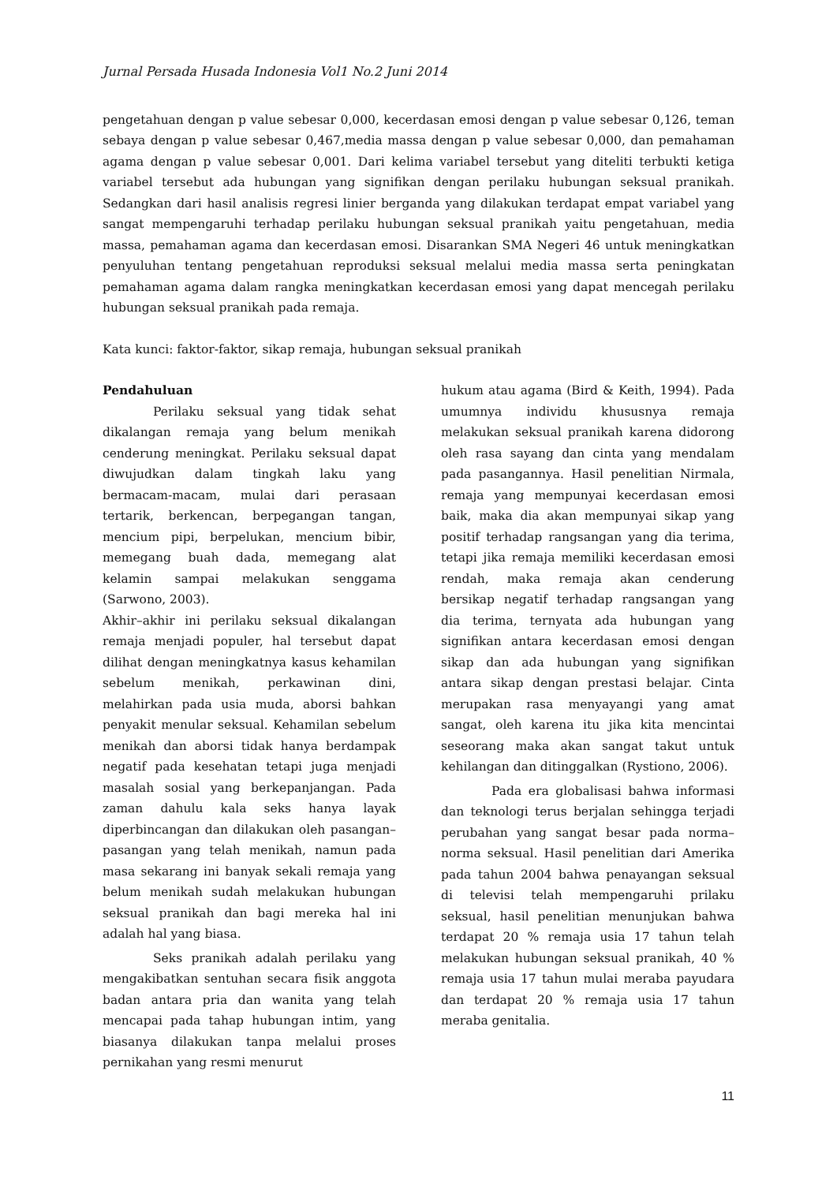Jurnal Persada Husada Indonesia Vol1 No.2 Juni 2014
pengetahuan dengan p value sebesar 0,000, kecerdasan emosi dengan p value sebesar 0,126, teman sebaya dengan p value sebesar 0,467,media massa dengan p value sebesar 0,000, dan pemahaman agama dengan p value sebesar 0,001. Dari kelima variabel tersebut yang diteliti terbukti ketiga variabel tersebut ada hubungan yang signifikan dengan perilaku hubungan seksual pranikah. Sedangkan dari hasil analisis regresi linier berganda yang dilakukan terdapat empat variabel yang sangat mempengaruhi terhadap perilaku hubungan seksual pranikah yaitu pengetahuan, media massa, pemahaman agama dan kecerdasan emosi. Disarankan SMA Negeri 46 untuk meningkatkan penyuluhan tentang pengetahuan reproduksi seksual melalui media massa serta peningkatan pemahaman agama dalam rangka meningkatkan kecerdasan emosi yang dapat mencegah perilaku hubungan seksual pranikah pada remaja.
Kata kunci: faktor-faktor, sikap remaja, hubungan seksual pranikah
Pendahuluan
Perilaku seksual yang tidak sehat dikalangan remaja yang belum menikah cenderung meningkat. Perilaku seksual dapat diwujudkan dalam tingkah laku yang bermacam-macam, mulai dari perasaan tertarik, berkencan, berpegangan tangan, mencium pipi, berpelukan, mencium bibir, memegang buah dada, memegang alat kelamin sampai melakukan senggama (Sarwono, 2003).
Akhir–akhir ini perilaku seksual dikalangan remaja menjadi populer, hal tersebut dapat dilihat dengan meningkatnya kasus kehamilan sebelum menikah, perkawinan dini, melahirkan pada usia muda, aborsi bahkan penyakit menular seksual. Kehamilan sebelum menikah dan aborsi tidak hanya berdampak negatif pada kesehatan tetapi juga menjadi masalah sosial yang berkepanjangan. Pada zaman dahulu kala seks hanya layak diperbincangan dan dilakukan oleh pasangan–pasangan yang telah menikah, namun pada masa sekarang ini banyak sekali remaja yang belum menikah sudah melakukan hubungan seksual pranikah dan bagi mereka hal ini adalah hal yang biasa.
Seks pranikah adalah perilaku yang mengakibatkan sentuhan secara fisik anggota badan antara pria dan wanita yang telah mencapai pada tahap hubungan intim, yang biasanya dilakukan tanpa melalui proses pernikahan yang resmi menurut
hukum atau agama (Bird & Keith, 1994). Pada umumnya individu khususnya remaja melakukan seksual pranikah karena didorong oleh rasa sayang dan cinta yang mendalam pada pasangannya. Hasil penelitian Nirmala, remaja yang mempunyai kecerdasan emosi baik, maka dia akan mempunyai sikap yang positif terhadap rangsangan yang dia terima, tetapi jika remaja memiliki kecerdasan emosi rendah, maka remaja akan cenderung bersikap negatif terhadap rangsangan yang dia terima, ternyata ada hubungan yang signifikan antara kecerdasan emosi dengan sikap dan ada hubungan yang signifikan antara sikap dengan prestasi belajar. Cinta merupakan rasa menyayangi yang amat sangat, oleh karena itu jika kita mencintai seseorang maka akan sangat takut untuk kehilangan dan ditinggalkan (Rystiono, 2006).
Pada era globalisasi bahwa informasi dan teknologi terus berjalan sehingga terjadi perubahan yang sangat besar pada norma–norma seksual. Hasil penelitian dari Amerika pada tahun 2004 bahwa penayangan seksual di televisi telah mempengaruhi prilaku seksual, hasil penelitian menunjukan bahwa terdapat 20 % remaja usia 17 tahun telah melakukan hubungan seksual pranikah, 40 % remaja usia 17 tahun mulai meraba payudara dan terdapat 20 % remaja usia 17 tahun meraba genitalia.
11